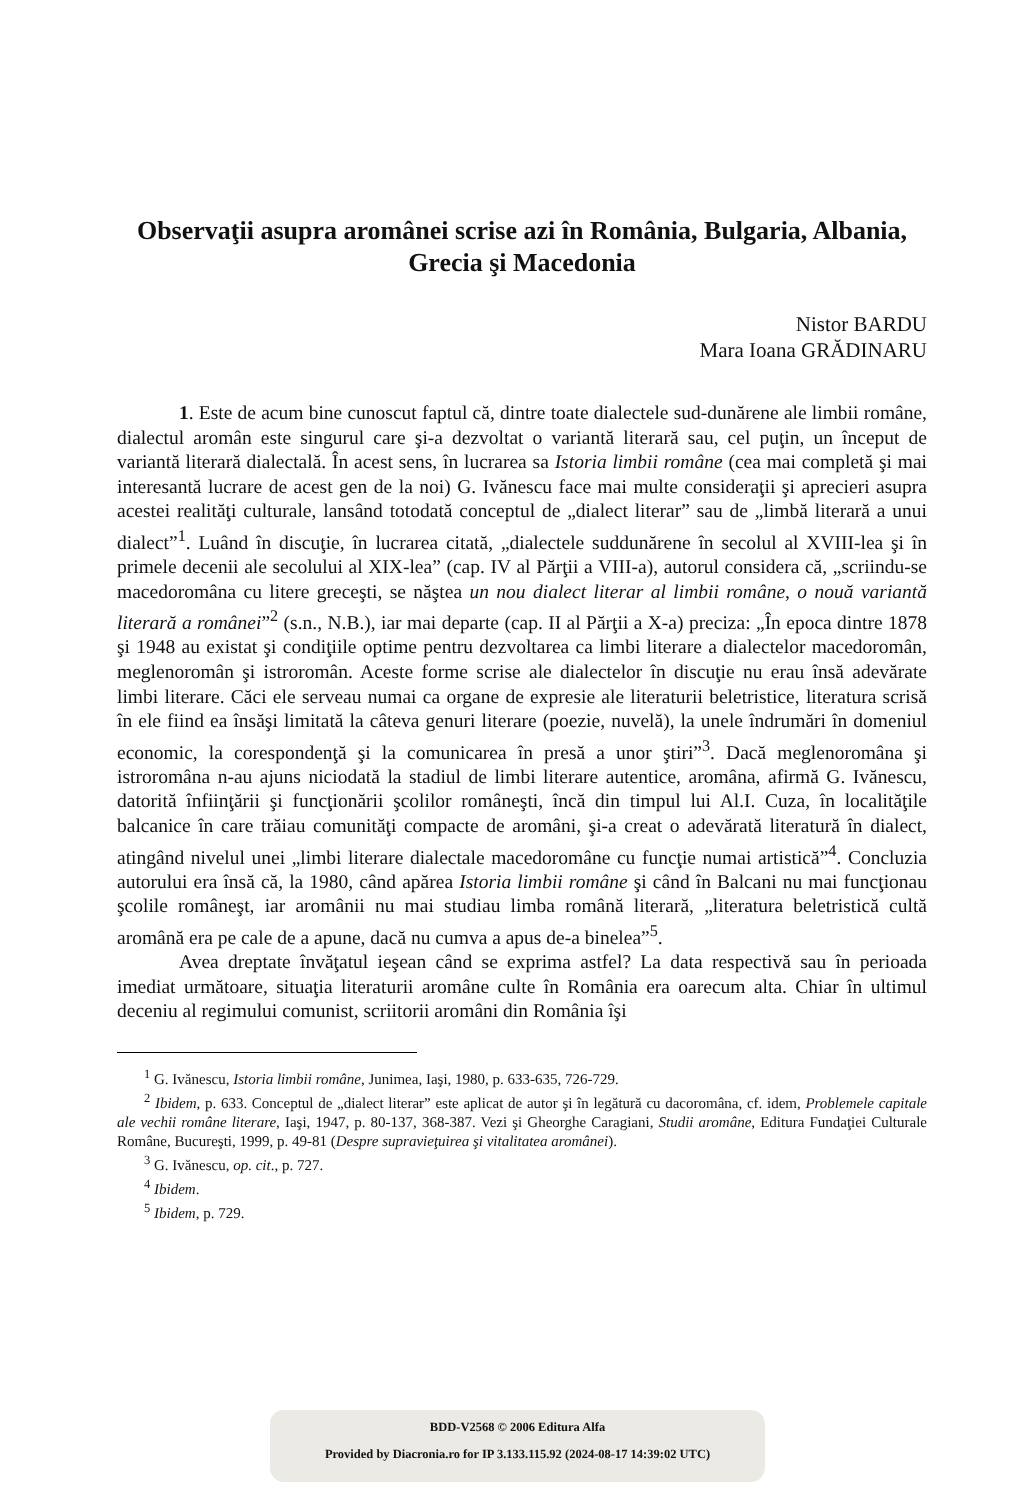Observaţii asupra aromânei scrise azi în România, Bulgaria, Albania, Grecia şi Macedonia
Nistor BARDU
Mara Ioana GRĂDINARU
1. Este de acum bine cunoscut faptul că, dintre toate dialectele sud-dunărene ale limbii române, dialectul aromân este singurul care şi-a dezvoltat o variantă literară sau, cel puţin, un început de variantă literară dialectală. În acest sens, în lucrarea sa Istoria limbii române (cea mai completă şi mai interesantă lucrare de acest gen de la noi) G. Ivănescu face mai multe consideraţii şi aprecieri asupra acestei realităţi culturale, lansând totodată conceptul de „dialect literar” sau de „limbă literară a unui dialect”<sup>1</sup>. Luând în discuţie, în lucrarea citată, „dialectele suddunărene în secolul al XVIII-lea şi în primele decenii ale secolului al XIX-lea” (cap. IV al Părţii a VIII-a), autorul considera că, „scriindu-se macedoromâna cu litere greceşti, se năştea un nou dialect literar al limbii române, o nouă variantă literară a românei”<sup>2</sup> (s.n., N.B.), iar mai departe (cap. II al Părţii a X-a) preciza: „În epoca dintre 1878 şi 1948 au existat şi condiţiile optime pentru dezvoltarea ca limbi literare a dialectelor macedoromân, meglenoromân şi istroromân. Aceste forme scrise ale dialectelor în discuţie nu erau însă adevărate limbi literare. Căci ele serveau numai ca organe de expresie ale literaturii beletristice, literatura scrisă în ele fiind ea însăşi limitată la câteva genuri literare (poezie, nuvelă), la unele îndrumări în domeniul economic, la corespondenţă şi la comunicarea în presă a unor ştiri”<sup>3</sup>. Dacă meglenoromâna şi istroromâna n-au ajuns niciodată la stadiul de limbi literare autentice, aromâna, afirmă G. Ivănescu, datorită înfiinţării şi funcţionării şcolilor româneşti, încă din timpul lui Al.I. Cuza, în localităţile balcanice în care trăiau comunităţi compacte de aromâni, şi-a creat o adevărată literatură în dialect, atingând nivelul unei „limbi literare dialectale macedoromâne cu funcţie numai artistică”<sup>4</sup>. Concluzia autorului era însă că, la 1980, când apărea Istoria limbii române şi când în Balcani nu mai funcţionau şcolile româneşt, iar aromânii nu mai studiau limba română literară, „literatura beletristică cultă aromână era pe cale de a apune, dacă nu cumva a apus de-a binelea”<sup>5</sup>.
Avea dreptate învăţatul ieşean când se exprima astfel? La data respectivă sau în perioada imediat următoare, situaţia literaturii aromâne culte în România era oarecum alta. Chiar în ultimul deceniu al regimului comunist, scriitorii aromâni din România îşi
<sup>1</sup> G. Ivănescu, Istoria limbii române, Junimea, Iaşi, 1980, p. 633-635, 726-729.
<sup>2</sup> Ibidem, p. 633. Conceptul de „dialect literar” este aplicat de autor şi în legătură cu dacoromâna, cf. idem, Problemele capitale ale vechii române literare, Iaşi, 1947, p. 80-137, 368-387. Vezi şi Gheorghe Caragiani, Studii aromâne, Editura Fundaţiei Culturale Române, Bucureşti, 1999, p. 49-81 (Despre supravieţuirea şi vitalitatea aromânei).
<sup>3</sup> G. Ivănescu, op. cit., p. 727.
<sup>4</sup> Ibidem.
<sup>5</sup> Ibidem, p. 729.
BDD-V2568 © 2006 Editura Alfa
Provided by Diacronia.ro for IP 3.133.115.92 (2024-08-17 14:39:02 UTC)